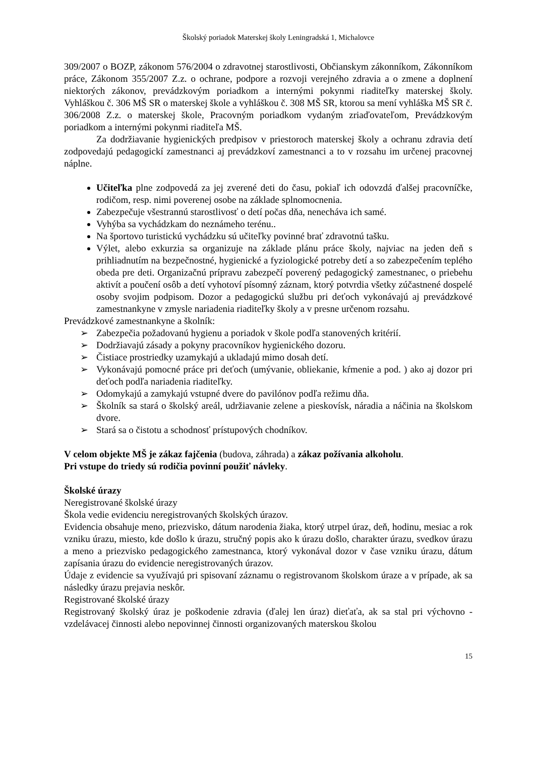Školský poriadok Materskej školy Leningradská 1, Michalovce
309/2007 o BOZP, zákonom 576/2004 o zdravotnej starostlivosti, Občianskym zákonníkom, Zákonníkom práce, Zákonom 355/2007 Z.z. o ochrane, podpore a rozvoji verejného zdravia a o zmene a doplnení niektorých zákonov, prevádzkovým poriadkom a internými pokynmi riaditeľky materskej školy. Vyhláškou č. 306 MŠ SR o materskej škole a vyhláškou č. 308 MŠ SR, ktorou sa mení vyhláška MŠ SR č. 306/2008 Z.z. o materskej škole, Pracovným poriadkom vydaným zriaďovateľom, Prevádzkovým poriadkom a internými pokynmi riaditeľa MŠ.
Za dodržiavanie hygienických predpisov v priestoroch materskej školy a ochranu zdravia detí zodpovedajú pedagogickí zamestnanci aj prevádzkoví zamestnanci a to v rozsahu im určenej pracovnej náplne.
Učiteľka plne zodpovedá za jej zverené deti do času, pokiaľ ich odovzdá ďalšej pracovníčke, rodičom, resp. nimi poverenej osobe na základe splnomocnenia.
Zabezpečuje všestrannú starostlivosť o detí počas dňa, nenecháva ich samé.
Vyhýba sa vychádzkam do neznámeho terénu..
Na športovo turistickú vychádzku sú učiteľky povinné brať zdravotnú tašku.
Výlet, alebo exkurzia sa organizuje na základe plánu práce školy, najviac na jeden deň s prihliadnutím na bezpečnostné, hygienické a fyziologické potreby detí a so zabezpečením teplého obeda pre deti. Organizačnú prípravu zabezpečí poverený pedagogický zamestnanec, o priebehu aktivít a poučení osôb a detí vyhotoví písomný záznam, ktorý potvrdia všetky zúčastnené dospelé osoby svojim podpisom. Dozor a pedagogickú službu pri deťoch vykonávajú aj prevádzkové zamestnankyne v zmysle nariadenia riaditeľky školy a v presne určenom rozsahu.
Prevádzkové zamestnankyne a školník:
➢ Zabezpečia požadovanú hygienu a poriadok v škole podľa stanovených kritérií.
➢ Dodržiavajú zásady a pokyny pracovníkov hygienického dozoru.
➢ Čistiace prostriedky uzamykajú a ukladajú mimo dosah detí.
➢ Vykonávajú pomocné práce pri deťoch (umývanie, obliekanie, kŕmenie a pod. ) ako aj dozor pri deťoch podľa nariadenia riaditeľky.
➢ Odomykajú a zamykajú vstupné dvere do pavilónov podľa režimu dňa.
➢ Školník sa stará o školský areál, udržiavanie zelene a pieskovísk, náradia a náčinia na školskom dvore.
➢ Stará sa o čistotu a schodnosť prístupových chodníkov.
V celom objekte MŠ je zákaz fajčenia (budova, záhrada) a zákaz požívania alkoholu.
Pri vstupe do triedy sú rodičia povinní použiť návleky.
Školské úrazy
Neregistrované školské úrazy
Škola vedie evidenciu neregistrovaných školských úrazov.
Evidencia obsahuje meno, priezvisko, dátum narodenia žiaka, ktorý utrpel úraz, deň, hodinu, mesiac a rok vzniku úrazu, miesto, kde došlo k úrazu, stručný popis ako k úrazu došlo, charakter úrazu, svedkov úrazu a meno a priezvisko pedagogického zamestnanca, ktorý vykonával dozor v čase vzniku úrazu, dátum zapísania úrazu do evidencie neregistrovaných úrazov.
Údaje z evidencie sa využívajú pri spisovaní záznamu o registrovanom školskom úraze a v prípade, ak sa následky úrazu prejavia neskôr.
Registrované školské úrazy
Registrovaný školský úraz je poškodenie zdravia (ďalej len úraz) dieťaťa, ak sa stal pri výchovno - vzdelávacej činnosti alebo nepovinnej činnosti organizovaných materskou školou
15